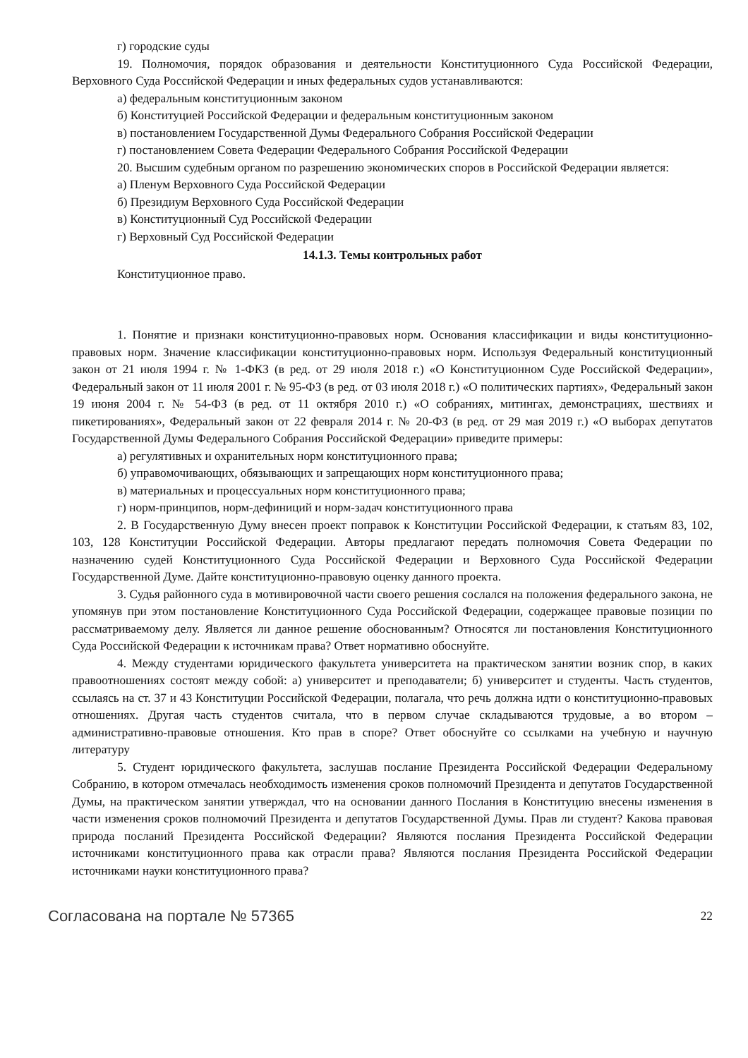г) городские суды
19. Полномочия, порядок образования и деятельности Конституционного Суда Российской Федерации, Верховного Суда Российской Федерации и иных федеральных судов устанавливаются:
а) федеральным конституционным законом
б) Конституцией Российской Федерации и федеральным конституционным законом
в) постановлением Государственной Думы Федерального Собрания Российской Федерации
г) постановлением Совета Федерации Федерального Собрания Российской Федерации
20. Высшим судебным органом по разрешению экономических споров в Российской Федерации является:
а) Пленум Верховного Суда Российской Федерации
б) Президиум Верховного Суда Российской Федерации
в) Конституционный Суд Российской Федерации
г) Верховный Суд Российской Федерации
14.1.3. Темы контрольных работ
Конституционное право.
1. Понятие и признаки конституционно-правовых норм. Основания классификации и виды конституционно-правовых норм. Значение классификации конституционно-правовых норм. Используя Федеральный конституционный закон от 21 июля 1994 г. № 1-ФКЗ (в ред. от 29 июля 2018 г.) «О Конституционном Суде Российской Федерации», Федеральный закон от 11 июля 2001 г. № 95-ФЗ (в ред. от 03 июля 2018 г.) «О политических партиях», Федеральный закон 19 июня 2004 г. № 54-ФЗ (в ред. от 11 октября 2010 г.) «О собраниях, митингах, демонстрациях, шествиях и пикетированиях», Федеральный закон от 22 февраля 2014 г. № 20-ФЗ (в ред. от 29 мая 2019 г.) «О выборах депутатов Государственной Думы Федерального Собрания Российской Федерации» приведите примеры:
а) регулятивных и охранительных норм конституционного права;
б) управомочивающих, обязывающих и запрещающих норм конституционного права;
в) материальных и процессуальных норм конституционного права;
г) норм-принципов, норм-дефиниций и норм-задач конституционного права
2. В Государственную Думу внесен проект поправок к Конституции Российской Федерации, к статьям 83, 102, 103, 128 Конституции Российской Федерации. Авторы предлагают передать полномочия Совета Федерации по назначению судей Конституционного Суда Российской Федерации и Верховного Суда Российской Федерации Государственной Думе. Дайте конституционно-правовую оценку данного проекта.
3. Судья районного суда в мотивировочной части своего решения сослался на положения федерального закона, не упомянув при этом постановление Конституционного Суда Российской Федерации, содержащее правовые позиции по рассматриваемому делу. Является ли данное решение обоснованным? Относятся ли постановления Конституционного Суда Российской Федерации к источникам права? Ответ нормативно обоснуйте.
4. Между студентами юридического факультета университета на практическом занятии возник спор, в каких правоотношениях состоят между собой: а) университет и преподаватели; б) университет и студенты. Часть студентов, ссылаясь на ст. 37 и 43 Конституции Российской Федерации, полагала, что речь должна идти о конституционно-правовых отношениях. Другая часть студентов считала, что в первом случае складываются трудовые, а во втором – административно-правовые отношения. Кто прав в споре? Ответ обоснуйте со ссылками на учебную и научную литературу
5. Студент юридического факультета, заслушав послание Президента Российской Федерации Федеральному Собранию, в котором отмечалась необходимость изменения сроков полномочий Президента и депутатов Государственной Думы, на практическом занятии утверждал, что на основании данного Послания в Конституцию внесены изменения в части изменения сроков полномочий Президента и депутатов Государственной Думы. Прав ли студент? Какова правовая природа посланий Президента Российской Федерации? Являются послания Президента Российской Федерации источниками конституционного права как отрасли права? Являются послания Президента Российской Федерации источниками науки конституционного права?
Согласована на портале № 57365 22